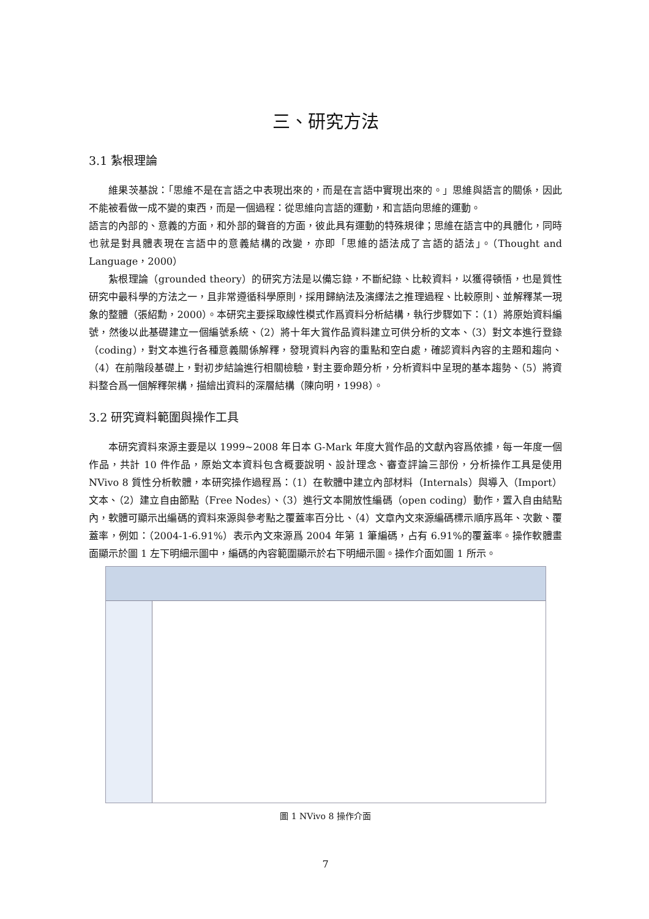三、研究方法
3.1 紮根理論
維果茨基說：「思維不是在言語之中表現出來的，而是在言語中實現出來的。」思維與語言的關係，因此不能被看做一成不變的東西，而是一個過程：從思維向言語的運動，和言語向思維的運動。
語言的內部的、意義的方面，和外部的聲音的方面，彼此具有運動的特殊規律；思維在語言中的具體化，同時也就是對具體表現在言語中的意義結構的改變，亦即「思維的語法成了言語的語法」。（Thought and Language，2000）
紮根理論（grounded theory）的研究方法是以備忘錄，不斷紀錄、比較資料，以獲得頓悟，也是質性研究中最科學的方法之一，且非常遵循科學原則，採用歸納法及演繹法之推理過程、比較原則、並解釋某一現象的整體（張紹勳，2000）。本研究主要採取線性模式作爲資料分析結構，執行步驟如下：（1）將原始資料編號，然後以此基礎建立一個編號系統、（2）將十年大賞作品資料建立可供分析的文本、（3）對文本進行登錄（coding），對文本進行各種意義關係解釋，發現資料內容的重點和空白處，確認資料內容的主題和趨向、（4）在前階段基礎上，對初步結論進行相關檢驗，對主要命題分析，分析資料中呈現的基本趨勢、（5）將資料整合爲一個解釋架構，描繪出資料的深層結構（陳向明，1998）。
3.2 研究資料範圍與操作工具
本研究資料來源主要是以 1999~2008 年日本 G-Mark 年度大賞作品的文獻內容爲依據，每一年度一個作品，共計 10 件作品，原始文本資料包含概要說明、設計理念、審查評論三部份，分析操作工具是使用 NVivo 8 質性分析軟體，本研究操作過程爲：（1）在軟體中建立內部材料（Internals）與導入（Import）文本、（2）建立自由節點（Free Nodes）、（3）進行文本開放性編碼（open coding）動作，置入自由結點內，軟體可顯示出編碼的資料來源與參考點之覆蓋率百分比、（4）文章內文來源編碼標示順序爲年、次數、覆蓋率，例如：（2004-1-6.91%）表示內文來源爲 2004 年第 1 筆編碼，占有 6.91%的覆蓋率。操作軟體畫面顯示於圖 1 左下明細示圖中，編碼的內容範圍顯示於右下明細示圖。操作介面如圖 1 所示。
圖 1 NVivo 8 操作介面
7